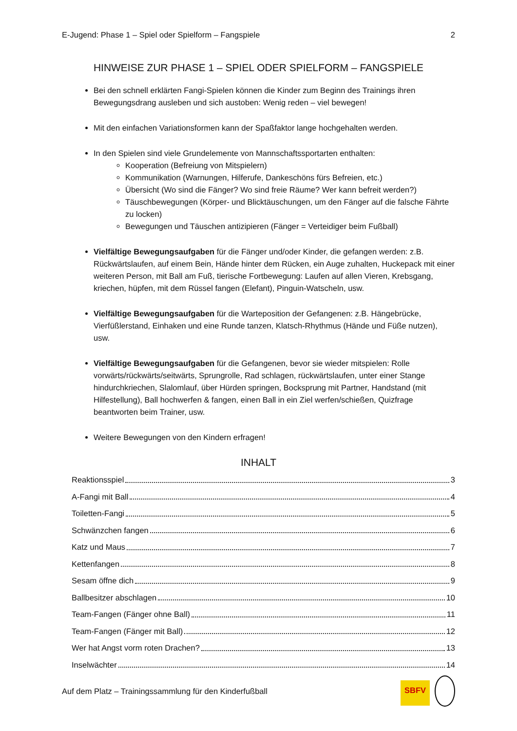E-Jugend: Phase 1 – Spiel oder Spielform – Fangspiele 2
HINWEISE ZUR PHASE 1 – SPIEL ODER SPIELFORM – FANGSPIELE
Bei den schnell erklärten Fangi-Spielen können die Kinder zum Beginn des Trainings ihren Bewegungsdrang ausleben und sich austoben: Wenig reden – viel bewegen!
Mit den einfachen Variationsformen kann der Spaßfaktor lange hochgehalten werden.
In den Spielen sind viele Grundelemente von Mannschaftssportarten enthalten:
Kooperation (Befreiung von Mitspielern)
Kommunikation (Warnungen, Hilferufe, Dankeschöns fürs Befreien, etc.)
Übersicht (Wo sind die Fänger? Wo sind freie Räume? Wer kann befreit werden?)
Täuschbewegungen (Körper- und Blicktäuschungen, um den Fänger auf die falsche Fährte zu locken)
Bewegungen und Täuschen antizipieren (Fänger = Verteidiger beim Fußball)
Vielfältige Bewegungsaufgaben für die Fänger und/oder Kinder, die gefangen werden: z.B. Rückwärtslaufen, auf einem Bein, Hände hinter dem Rücken, ein Auge zuhalten, Huckepack mit einer weiteren Person, mit Ball am Fuß, tierische Fortbewegung: Laufen auf allen Vieren, Krebsgang, kriechen, hüpfen, mit dem Rüssel fangen (Elefant), Pinguin-Watscheln, usw.
Vielfältige Bewegungsaufgaben für die Warteposition der Gefangenen: z.B. Hängebrücke, Vierfüßlerstand, Einhaken und eine Runde tanzen, Klatsch-Rhythmus (Hände und Füße nutzen), usw.
Vielfältige Bewegungsaufgaben für die Gefangenen, bevor sie wieder mitspielen: Rolle vorwärts/rückwärts/seitwärts, Sprungrolle, Rad schlagen, rückwärtslaufen, unter einer Stange hindurchkriechen, Slalomlauf, über Hürden springen, Bocksprung mit Partner, Handstand (mit Hilfestellung), Ball hochwerfen & fangen, einen Ball in ein Ziel werfen/schießen, Quizfrage beantworten beim Trainer, usw.
Weitere Bewegungen von den Kindern erfragen!
INHALT
Reaktionsspiel 3
A-Fangi mit Ball 4
Toiletten-Fangi 5
Schwänzchen fangen 6
Katz und Maus 7
Kettenfangen 8
Sesam öffne dich 9
Ballbesitzer abschlagen 10
Team-Fangen (Fänger ohne Ball) 11
Team-Fangen (Fänger mit Ball) 12
Wer hat Angst vorm roten Drachen? 13
Inselwächter 14
Auf dem Platz – Trainingssammlung für den Kinderfußball SBFV